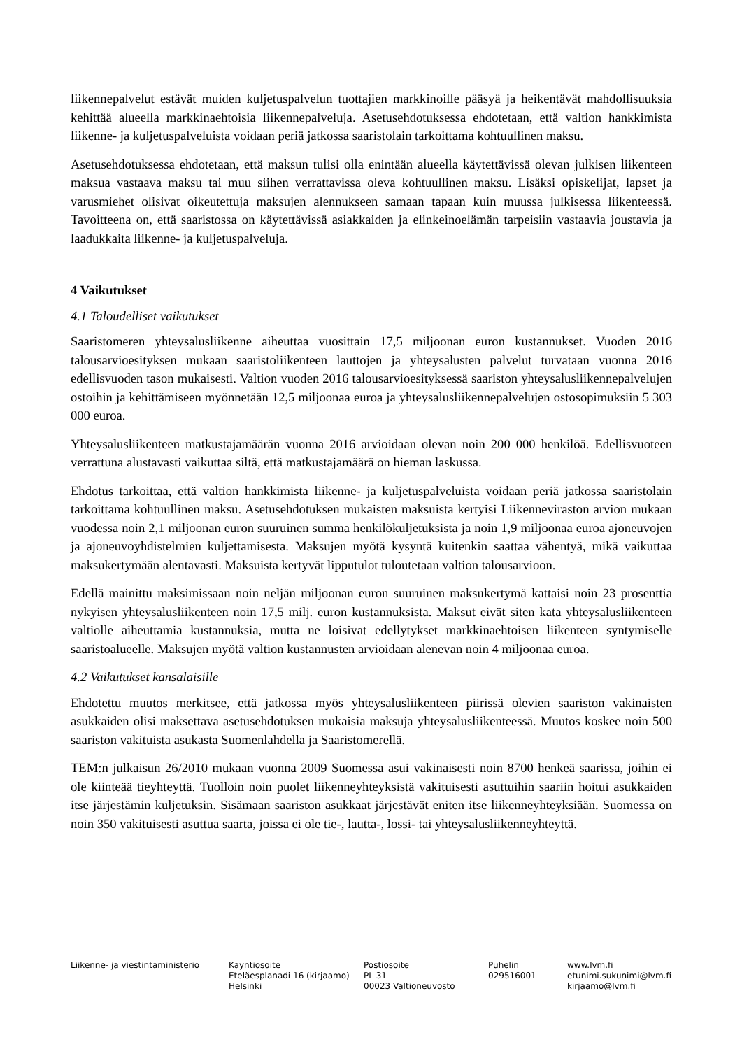liikennepalvelut estävät muiden kuljetuspalvelun tuottajien markkinoille pääsyä ja heikentävät mahdollisuuksia kehittää alueella markkinaehtoisia liikennepalveluja. Asetusehdotuksessa ehdotetaan, että valtion hankkimista liikenne- ja kuljetuspalveluista voidaan periä jatkossa saaristolain tarkoittama kohtuullinen maksu.
Asetusehdotuksessa ehdotetaan, että maksun tulisi olla enintään alueella käytettävissä olevan julkisen liikenteen maksua vastaava maksu tai muu siihen verrattavissa oleva kohtuullinen maksu. Lisäksi opiskelijat, lapset ja varusmiehet olisivat oikeutettuja maksujen alennukseen samaan tapaan kuin muussa julkisessa liikenteessä. Tavoitteena on, että saaristossa on käytettävissä asiakkaiden ja elinkeinoelämän tarpeisiin vastaavia joustavia ja laadukkaita liikenne- ja kuljetuspalveluja.
4 Vaikutukset
4.1 Taloudelliset vaikutukset
Saaristomeren yhteysalusliikenne aiheuttaa vuosittain 17,5 miljoonan euron kustannukset. Vuoden 2016 talousarvioesityksen mukaan saaristoliikenteen lauttojen ja yhteysalusten palvelut turvataan vuonna 2016 edellisvuoden tason mukaisesti. Valtion vuoden 2016 talousarvioesityksessä saariston yhteysalusliikennepalvelujen ostoihin ja kehittämiseen myönnetään 12,5 miljoonaa euroa ja yhteysalusliikennepalvelujen ostosopimuksiin 5 303 000 euroa.
Yhteysalusliikenteen matkustajamäärän vuonna 2016 arvioidaan olevan noin 200 000 henkilöä. Edellisvuoteen verrattuna alustavasti vaikuttaa siltä, että matkustajamäärä on hieman laskussa.
Ehdotus tarkoittaa, että valtion hankkimista liikenne- ja kuljetuspalveluista voidaan periä jatkossa saaristolain tarkoittama kohtuullinen maksu. Asetusehdotuksen mukaisten maksuista kertyisi Liikenneviraston arvion mukaan vuodessa noin 2,1 miljoonan euron suuruinen summa henkilökuljetuksista ja noin 1,9 miljoonaa euroa ajoneuvojen ja ajoneuvoyhdistelmien kuljettamisesta. Maksujen myötä kysyntä kuitenkin saattaa vähentyä, mikä vaikuttaa maksukertymään alentavasti. Maksuista kertyvät lipputulot tuloutetaan valtion talousarvioon.
Edellä mainittu maksimissaan noin neljän miljoonan euron suuruinen maksukertymä kattaisi noin 23 prosenttia nykyisen yhteysalusliikenteen noin 17,5 milj. euron kustannuksista. Maksut eivät siten kata yhteysalusliikenteen valtiolle aiheuttamia kustannuksia, mutta ne loisivat edellytykset markkinaehtoisen liikenteen syntymiselle saaristoalueelle. Maksujen myötä valtion kustannusten arvioidaan alenevan noin 4 miljoonaa euroa.
4.2 Vaikutukset kansalaisille
Ehdotettu muutos merkitsee, että jatkossa myös yhteysalusliikenteen piirissä olevien saariston vakinaisten asukkaiden olisi maksettava asetusehdotuksen mukaisia maksuja yhteysalusliikenteessä. Muutos koskee noin 500 saariston vakituista asukasta Suomenlahdella ja Saaristomerellä.
TEM:n julkaisun 26/2010 mukaan vuonna 2009 Suomessa asui vakinaisesti noin 8700 henkeä saarissa, joihin ei ole kiinteää tieyhteyttä. Tuolloin noin puolet liikenneyhteyksistä vakituisesti asuttuihin saariin hoitui asukkaiden itse järjestämin kuljetuksin. Sisämaan saariston asukkaat järjestävät eniten itse liikenneyhteyksiään. Suomessa on noin 350 vakituisesti asuttua saarta, joissa ei ole tie-, lautta-, lossi- tai yhteysalusliikenneyhteyttä.
Liikenne- ja viestintäministeriö Käyntiosoite
Eteläesplanadi 16 (kirjaamo)
Helsinki
Postiosoite
PL 31
00023 Valtioneuvosto
Puhelin
029516001
www.lvm.fi
etunimi.sukunimi@lvm.fi
kirjaamo@lvm.fi